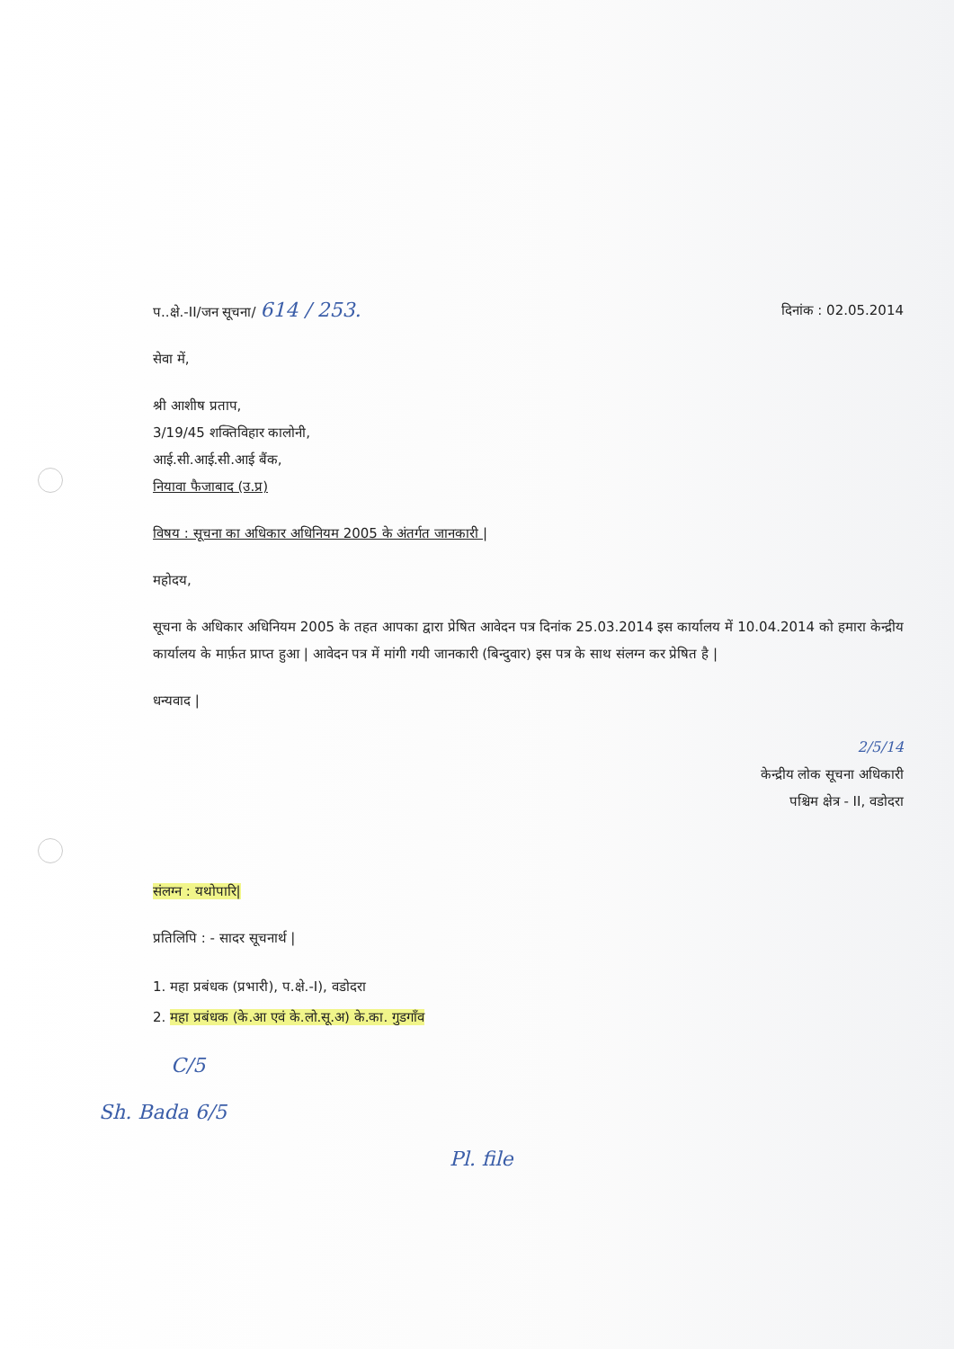प..क्षे.-II/जन सूचना/ 614 / 253.
दिनांक : 02.05.2014
सेवा में,
श्री आशीष प्रताप,
3/19/45 शक्तिविहार कालोनी,
आई.सी.आई.सी.आई बैंक,
नियावा फैजाबाद (उ.प्र)
विषय : सूचना का अधिकार अधिनियम 2005 के अंतर्गत जानकारी |
महोदय,
सूचना के अधिकार अधिनियम 2005 के तहत आपका द्वारा प्रेषित आवेदन पत्र दिनांक 25.03.2014 इस कार्यालय में 10.04.2014 को हमारा केन्द्रीय कार्यालय के मार्फ़त प्राप्त हुआ | आवेदन पत्र में मांगी गयी जानकारी (बिन्दुवार) इस पत्र के साथ संलग्न कर प्रेषित है |
धन्यवाद |
2/5/14
केन्द्रीय लोक सूचना अधिकारी
पश्चिम क्षेत्र - II, वडोदरा
संलग्न : यथोपारि|
प्रतिलिपि : - सादर सूचनार्थ |
1. महा प्रबंधक (प्रभारी), प.क्षे.-I), वडोदरा
2. महा प्रबंधक (के.आ एवं के.लो.सू.अ) के.का. गुडगाँव
C/5
Sh. Bada 6/5
Pl. file